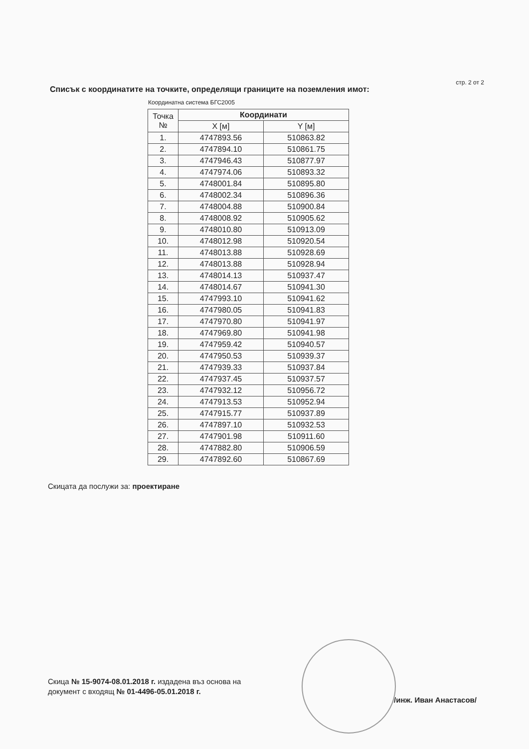стр. 2 от 2
Списък с координатите на точките, определящи границите на поземления имот:
Координатна система БГС2005
| Точка № | Координати | |
| --- | --- | --- |
| | X [м] | Y [м] |
| 1. | 4747893.56 | 510863.82 |
| 2. | 4747894.10 | 510861.75 |
| 3. | 4747946.43 | 510877.97 |
| 4. | 4747974.06 | 510893.32 |
| 5. | 4748001.84 | 510895.80 |
| 6. | 4748002.34 | 510896.36 |
| 7. | 4748004.88 | 510900.84 |
| 8. | 4748008.92 | 510905.62 |
| 9. | 4748010.80 | 510913.09 |
| 10. | 4748012.98 | 510920.54 |
| 11. | 4748013.88 | 510928.69 |
| 12. | 4748013.88 | 510928.94 |
| 13. | 4748014.13 | 510937.47 |
| 14. | 4748014.67 | 510941.30 |
| 15. | 4747993.10 | 510941.62 |
| 16. | 4747980.05 | 510941.83 |
| 17. | 4747970.80 | 510941.97 |
| 18. | 4747969.80 | 510941.98 |
| 19. | 4747959.42 | 510940.57 |
| 20. | 4747950.53 | 510939.37 |
| 21. | 4747939.33 | 510937.84 |
| 22. | 4747937.45 | 510937.57 |
| 23. | 4747932.12 | 510956.72 |
| 24. | 4747913.53 | 510952.94 |
| 25. | 4747915.77 | 510937.89 |
| 26. | 4747897.10 | 510932.53 |
| 27. | 4747901.98 | 510911.60 |
| 28. | 4747882.80 | 510906.59 |
| 29. | 4747892.60 | 510867.69 |
Скицата да послужи за: проектиране
Скица № 15-9074-08.01.2018 г. издадена въз основа на
документ с входящ № 01-4496-05.01.2018 г.
/инж. Иван Анастасов/